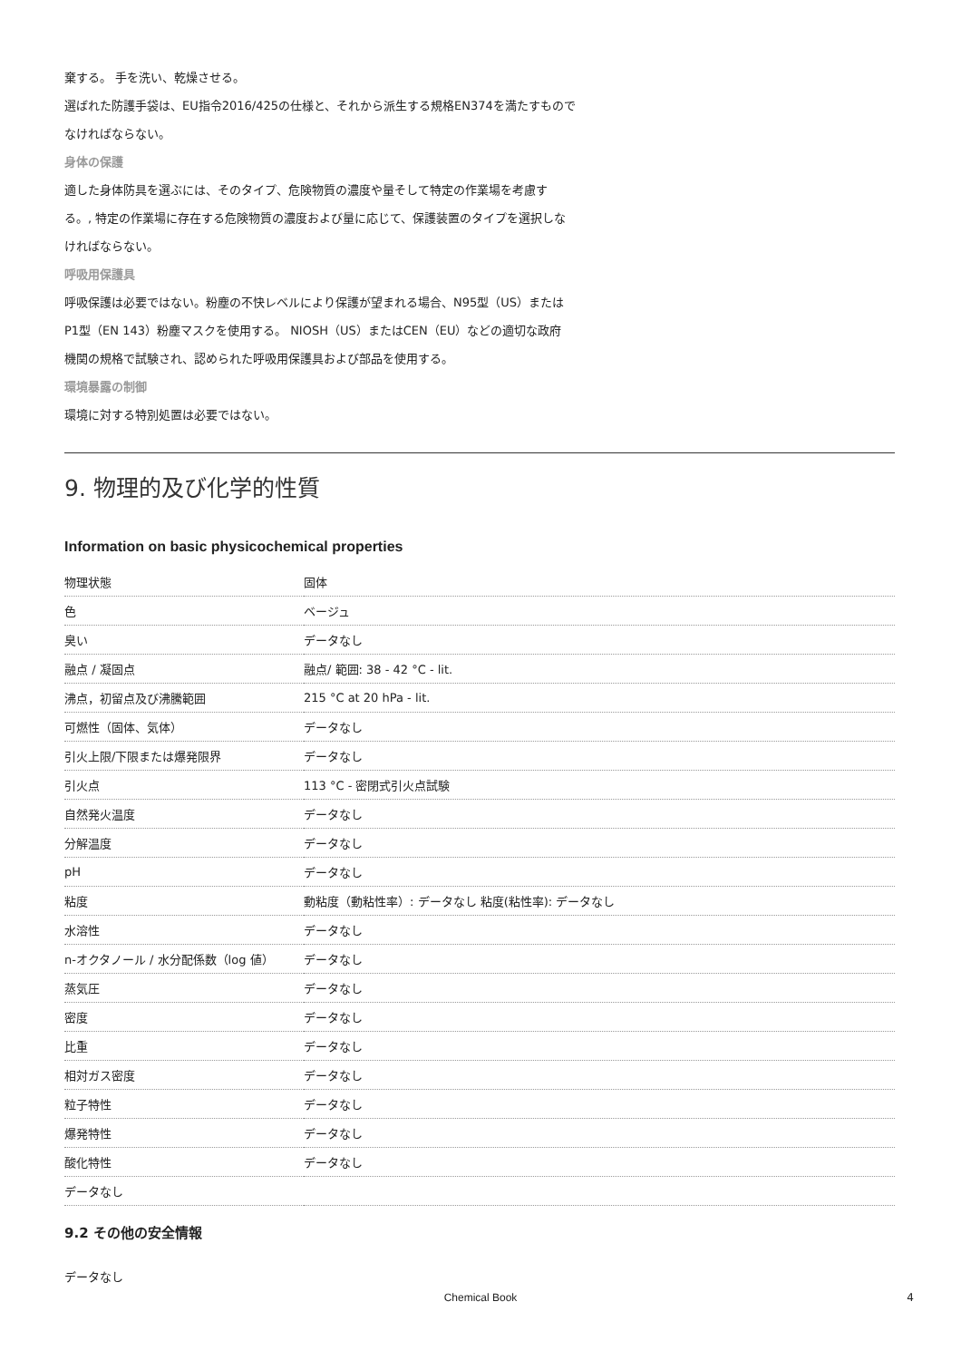棄する。 手を洗い、乾燥させる。
選ばれた防護手袋は、EU指令2016/425の仕様と、それから派生する規格EN374を満たすもので
なければならない。
身体の保護
適した身体防具を選ぶには、そのタイプ、危険物質の濃度や量そして特定の作業場を考慮す
る。, 特定の作業場に存在する危険物質の濃度および量に応じて、保護装置のタイプを選択しな
ければならない。
呼吸用保護具
呼吸保護は必要ではない。粉塵の不快レベルにより保護が望まれる場合、N95型（US）または
P1型（EN 143）粉塵マスクを使用する。 NIOSH（US）またはCEN（EU）などの適切な政府
機関の規格で試験され、認められた呼吸用保護具および部品を使用する。
環境暴露の制御
環境に対する特別処置は必要ではない。
9. 物理的及び化学的性質
Information on basic physicochemical properties
| 物理状態 | 固体 |
| 色 | ベージュ |
| 臭い | データなし |
| 融点 / 凝固点 | 融点/ 範囲: 38 - 42 °C - lit. |
| 沸点，初留点及び沸騰範囲 | 215 °C at 20 hPa - lit. |
| 可燃性（固体、気体） | データなし |
| 引火上限/下限または爆発限界 | データなし |
| 引火点 | 113 °C - 密閉式引火点試験 |
| 自然発火温度 | データなし |
| 分解温度 | データなし |
| pH | データなし |
| 粘度 | 動粘度（動粘性率）: データなし 粘度(粘性率): データなし |
| 水溶性 | データなし |
| n-オクタノール / 水分配係数（log 値） | データなし |
| 蒸気圧 | データなし |
| 密度 | データなし |
| 比重 | データなし |
| 相対ガス密度 | データなし |
| 粒子特性 | データなし |
| 爆発特性 | データなし |
| 酸化特性 | データなし |
| データなし | |
9.2 その他の安全情報
データなし
Chemical Book 4